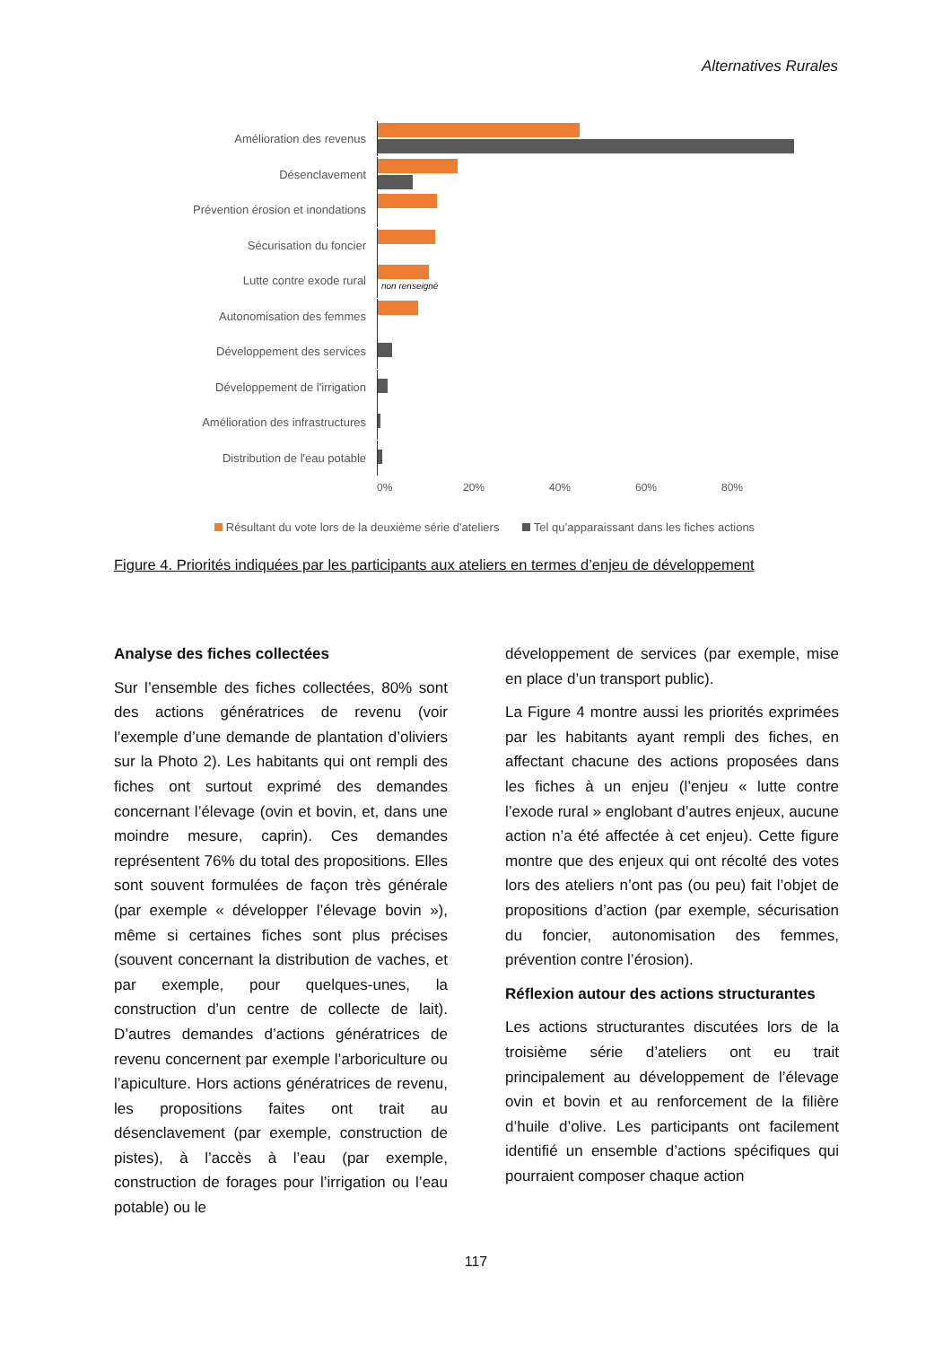Alternatives Rurales
Amélioration des revenus
Désenclavement
Prévention érosion et inondations
Sécurisation du foncier
Lutte contre exode rural
non renseigné
Autonomisation des femmes
Développement des services
Développement de l'irrigation
Amélioration des infrastructures
Distribution de l'eau potable
0% 20% 40% 60% 80%
Résultant du vote lors de la deuxième série d'ateliers Tel qu’apparaissant dans les fiches actions
Figure 4. Priorités indiquées par les participants aux ateliers en termes d’enjeu de développement
Analyse des fiches collectées
Sur l’ensemble des fiches collectées, 80% sont des actions génératrices de revenu (voir l’exemple d’une demande de plantation d’oliviers sur la Photo 2). Les habitants qui ont rempli des fiches ont surtout exprimé des demandes concernant l’élevage (ovin et bovin, et, dans une moindre mesure, caprin). Ces demandes représentent 76% du total des propositions. Elles sont souvent formulées de façon très générale (par exemple « développer l’élevage bovin »), même si certaines fiches sont plus précises (souvent concernant la distribution de vaches, et par exemple, pour quelques-unes, la construction d’un centre de collecte de lait). D’autres demandes d’actions génératrices de revenu concernent par exemple l’arboriculture ou l’apiculture. Hors actions génératrices de revenu, les propositions faites ont trait au désenclavement (par exemple, construction de pistes), à l’accès à l’eau (par exemple, construction de forages pour l’irrigation ou l’eau potable) ou le
développement de services (par exemple, mise en place d’un transport public).
La Figure 4 montre aussi les priorités exprimées par les habitants ayant rempli des fiches, en affectant chacune des actions proposées dans les fiches à un enjeu (l’enjeu « lutte contre l’exode rural » englobant d’autres enjeux, aucune action n’a été affectée à cet enjeu). Cette figure montre que des enjeux qui ont récolté des votes lors des ateliers n’ont pas (ou peu) fait l’objet de propositions d’action (par exemple, sécurisation du foncier, autonomisation des femmes, prévention contre l’érosion).
Réflexion autour des actions structurantes
Les actions structurantes discutées lors de la troisième série d’ateliers ont eu trait principalement au développement de l’élevage ovin et bovin et au renforcement de la filière d’huile d’olive. Les participants ont facilement identifié un ensemble d’actions spécifiques qui pourraient composer chaque action
117